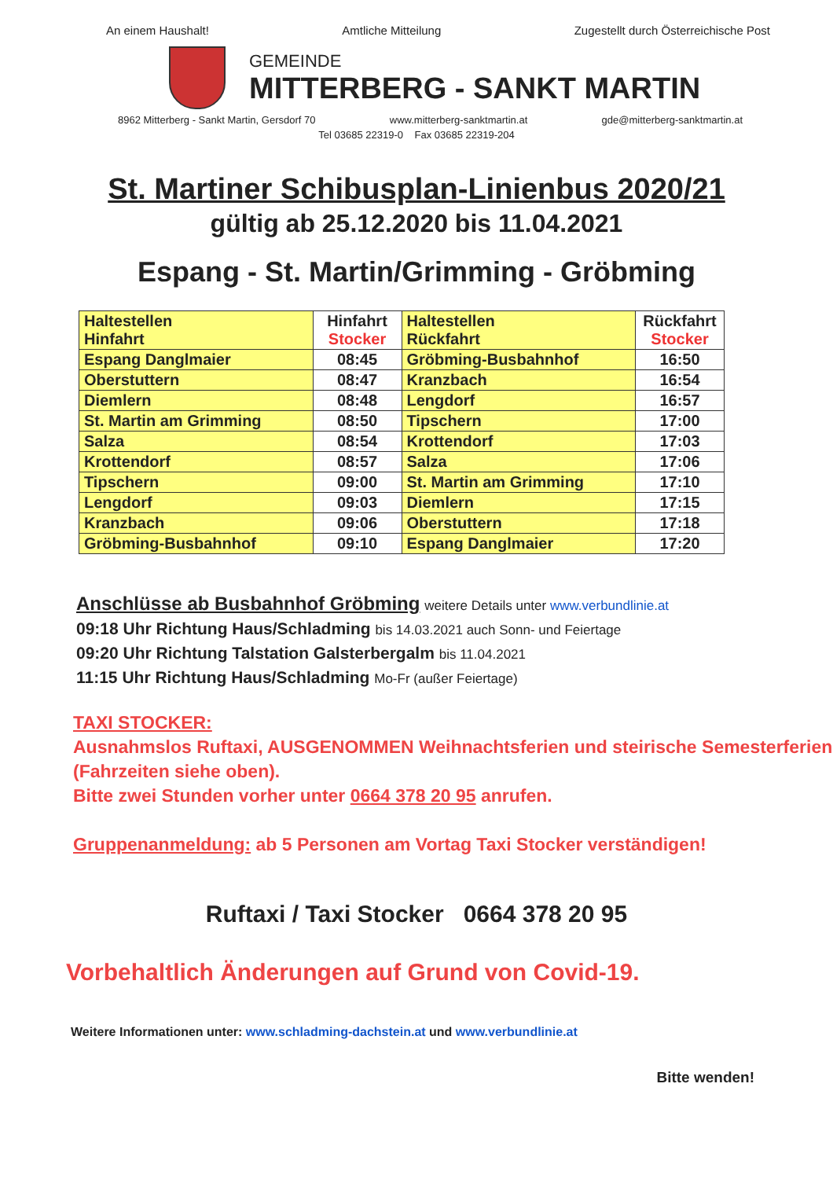An einem Haushalt! Amtliche Mitteilung Zugestellt durch Österreichische Post
GEMEINDE
MITTERBERG - SANKT MARTIN
8962 Mitterberg - Sankt Martin, Gersdorf 70 www.mitterberg-sanktmartin.at gde@mitterberg-sanktmartin.at
Tel 03685 22319-0 Fax 03685 22319-204
St. Martiner Schibusplan-Linienbus 2020/21
gültig ab 25.12.2020 bis 11.04.2021
Espang - St. Martin/Grimming - Gröbming
| Haltestellen Hinfahrt | Hinfahrt Stocker | Haltestellen Rückfahrt | Rückfahrt Stocker |
| --- | --- | --- | --- |
| Espang Danglmaier | 08:45 | Gröbming-Busbahnhof | 16:50 |
| Oberstuttern | 08:47 | Kranzbach | 16:54 |
| Diemlern | 08:48 | Lengdorf | 16:57 |
| St. Martin am Grimming | 08:50 | Tipschern | 17:00 |
| Salza | 08:54 | Krottendorf | 17:03 |
| Krottendorf | 08:57 | Salza | 17:06 |
| Tipschern | 09:00 | St. Martin am Grimming | 17:10 |
| Lengdorf | 09:03 | Diemlern | 17:15 |
| Kranzbach | 09:06 | Oberstuttern | 17:18 |
| Gröbming-Busbahnhof | 09:10 | Espang Danglmaier | 17:20 |
Anschlüsse ab Busbahnhof Gröbming weitere Details unter www.verbundlinie.at
09:18 Uhr Richtung Haus/Schladming bis 14.03.2021 auch Sonn- und Feiertage
09:20 Uhr Richtung Talstation Galsterbergalm bis 11.04.2021
11:15 Uhr Richtung Haus/Schladming Mo-Fr (außer Feiertage)
TAXI STOCKER:
Ausnahmslos Ruftaxi, AUSGENOMMEN Weihnachtsferien und steirische Semesterferien (Fahrzeiten siehe oben).
Bitte zwei Stunden vorher unter 0664 378 20 95 anrufen.
Gruppenanmeldung: ab 5 Personen am Vortag Taxi Stocker verständigen!
Ruftaxi / Taxi Stocker 0664 378 20 95
Vorbehaltlich Änderungen auf Grund von Covid-19.
Weitere Informationen unter: www.schladming-dachstein.at und www.verbundlinie.at
Bitte wenden!